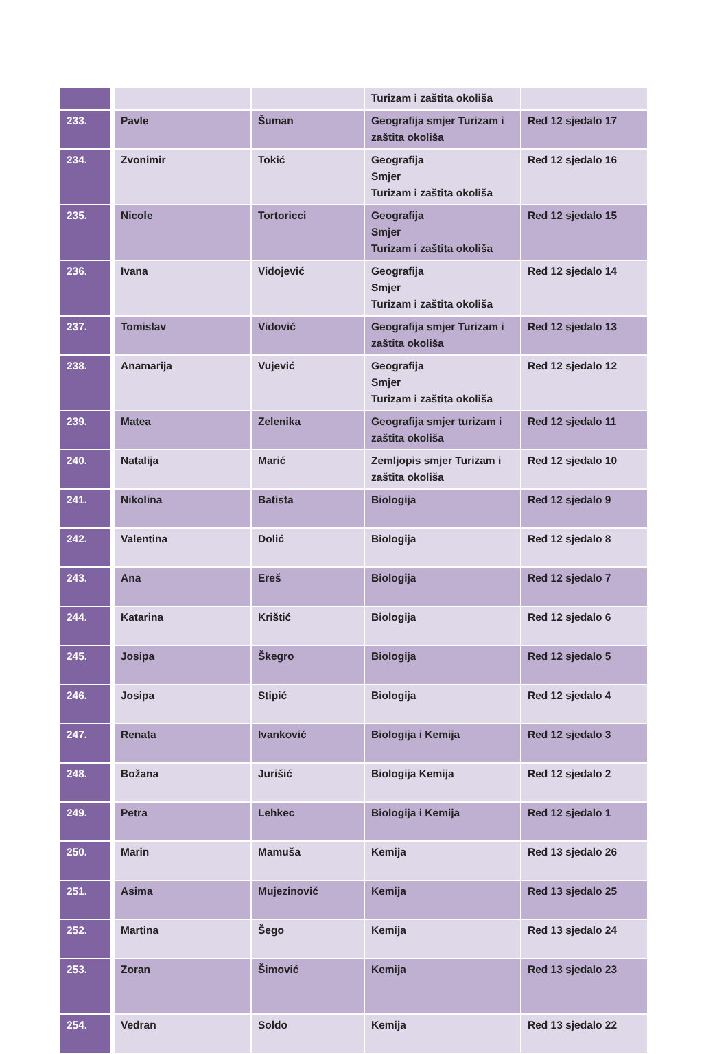| | | | Turizam i zaštita okoliša | |
| 233. | Pavle | Šuman | Geografija smjer Turizam i zaštita okoliša | Red 12 sjedalo 17 |
| 234. | Zvonimir | Tokić | Geografija Smjer Turizam i zaštita okoliša | Red 12 sjedalo 16 |
| 235. | Nicole | Tortoricci | Geografija Smjer Turizam i zaštita okoliša | Red 12 sjedalo 15 |
| 236. | Ivana | Vidojević | Geografija Smjer Turizam i zaštita okoliša | Red 12 sjedalo 14 |
| 237. | Tomislav | Vidović | Geografija smjer Turizam i zaštita okoliša | Red 12 sjedalo 13 |
| 238. | Anamarija | Vujević | Geografija Smjer Turizam i zaštita okoliša | Red 12 sjedalo 12 |
| 239. | Matea | Zelenika | Geografija smjer turizam i zaštita okoliša | Red 12 sjedalo 11 |
| 240. | Natalija | Marić | Zemljopis smjer Turizam i zaštita okoliša | Red 12 sjedalo 10 |
| 241. | Nikolina | Batista | Biologija | Red 12 sjedalo 9 |
| 242. | Valentina | Dolić | Biologija | Red 12 sjedalo 8 |
| 243. | Ana | Ereš | Biologija | Red 12 sjedalo 7 |
| 244. | Katarina | Krištić | Biologija | Red 12 sjedalo 6 |
| 245. | Josipa | Škegro | Biologija | Red 12 sjedalo 5 |
| 246. | Josipa | Stipić | Biologija | Red 12 sjedalo 4 |
| 247. | Renata | Ivanković | Biologija i Kemija | Red 12 sjedalo 3 |
| 248. | Božana | Jurišić | Biologija Kemija | Red 12 sjedalo 2 |
| 249. | Petra | Lehkec | Biologija i Kemija | Red 12 sjedalo 1 |
| 250. | Marin | Mamuša | Kemija | Red 13 sjedalo 26 |
| 251. | Asima | Mujezinović | Kemija | Red 13 sjedalo 25 |
| 252. | Martina | Šego | Kemija | Red 13 sjedalo 24 |
| 253. | Zoran | Šimović | Kemija | Red 13 sjedalo 23 |
| 254. | Vedran | Soldo | Kemija | Red 13 sjedalo 22 |